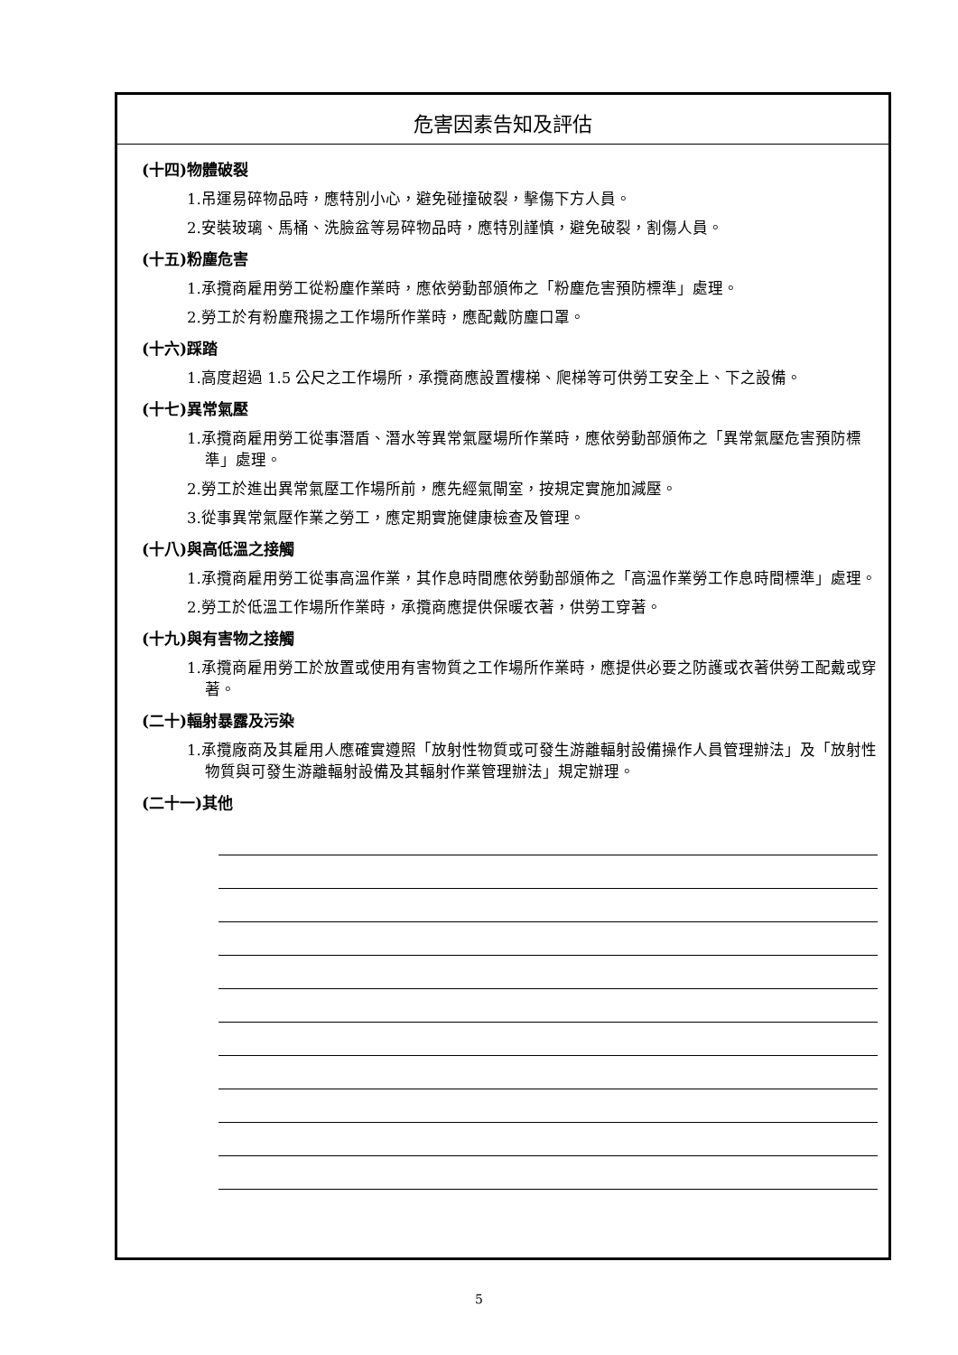危害因素告知及評估
(十四)物體破裂
1.吊運易碎物品時，應特別小心，避免碰撞破裂，擊傷下方人員。
2.安裝玻璃、馬桶、洗臉盆等易碎物品時，應特別謹慎，避免破裂，割傷人員。
(十五)粉塵危害
1.承攬商雇用勞工從粉塵作業時，應依勞動部頒佈之「粉塵危害預防標準」處理。
2.勞工於有粉塵飛揚之工作場所作業時，應配戴防塵口罩。
(十六)踩踏
1.高度超過 1.5 公尺之工作場所，承攬商應設置樓梯、爬梯等可供勞工安全上、下之設備。
(十七)異常氣壓
1.承攬商雇用勞工從事潛盾、潛水等異常氣壓場所作業時，應依勞動部頒佈之「異常氣壓危害預防標準」處理。
2.勞工於進出異常氣壓工作場所前，應先經氣閘室，按規定實施加減壓。
3.從事異常氣壓作業之勞工，應定期實施健康檢查及管理。
(十八)與高低溫之接觸
1.承攬商雇用勞工從事高溫作業，其作息時間應依勞動部頒佈之「高溫作業勞工作息時間標準」處理。
2.勞工於低溫工作場所作業時，承攬商應提供保暖衣著，供勞工穿著。
(十九)與有害物之接觸
1.承攬商雇用勞工於放置或使用有害物質之工作場所作業時，應提供必要之防護或衣著供勞工配戴或穿著。
(二十)輻射暴露及污染
1.承攬廠商及其雇用人應確實遵照「放射性物質或可發生游離輻射設備操作人員管理辦法」及「放射性物質與可發生游離輻射設備及其輻射作業管理辦法」規定辦理。
(二十一)其他
5